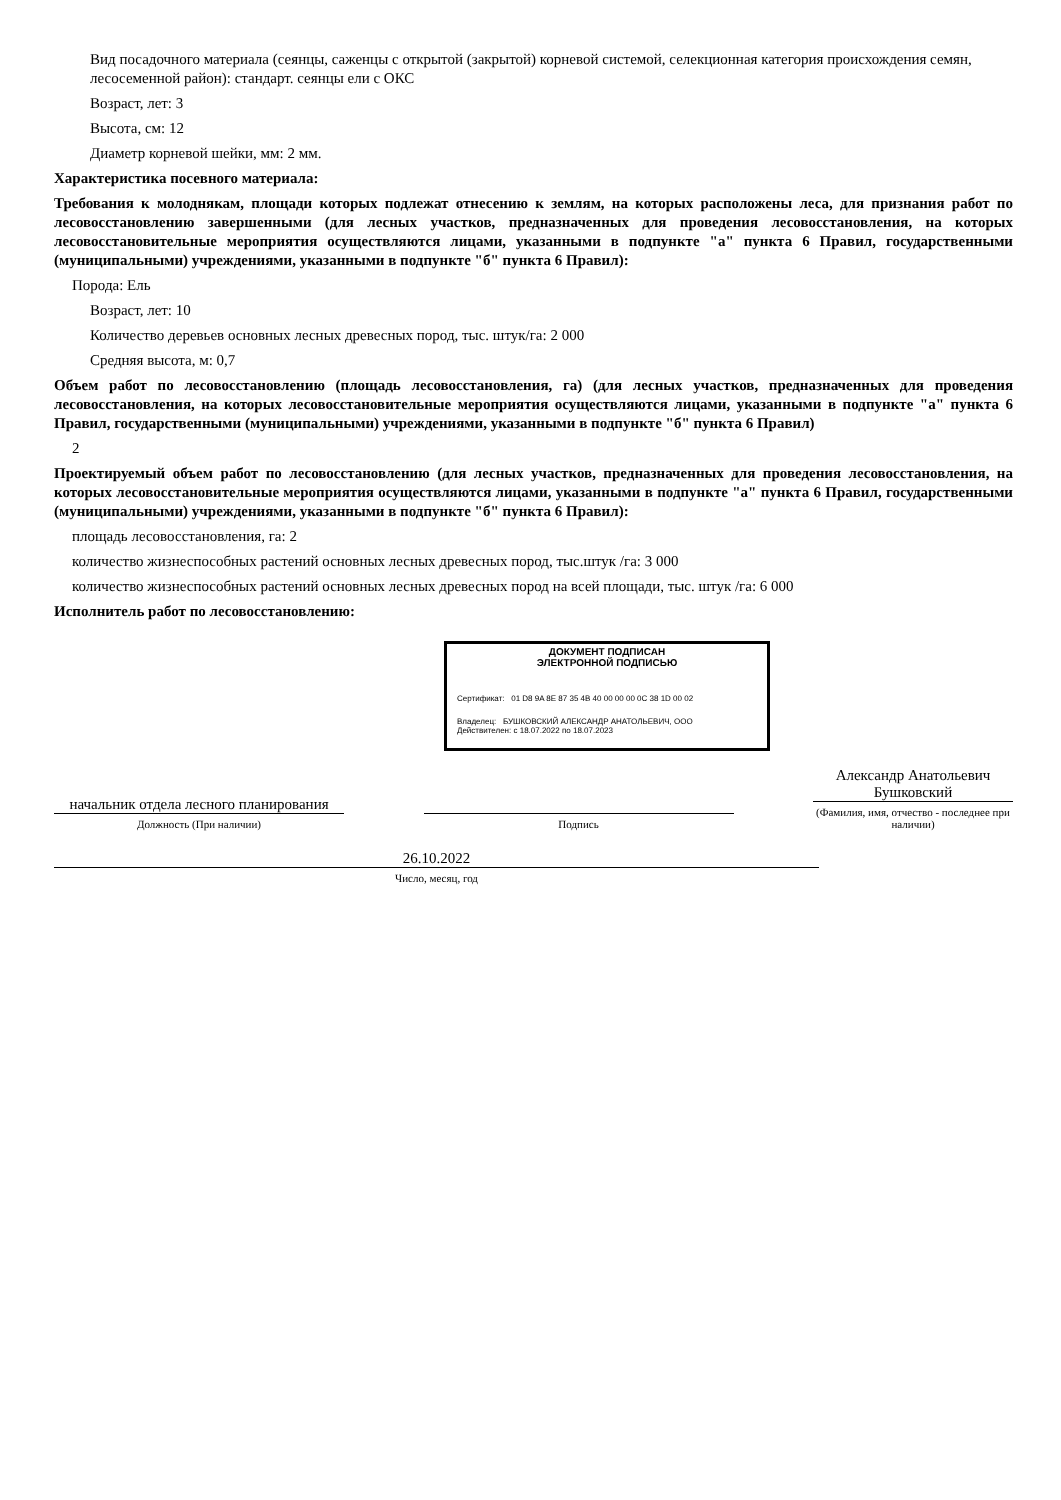Вид посадочного материала (сеянцы, саженцы с открытой (закрытой) корневой системой, селекционная категория происхождения семян, лесосеменной район): стандарт. сеянцы ели с ОКС
Возраст, лет: 3
Высота, см: 12
Диаметр корневой шейки, мм: 2 мм.
Характеристика посевного материала:
Требования к молоднякам, площади которых подлежат отнесению к землям, на которых расположены леса, для признания работ по лесовосстановлению завершенными (для лесных участков, предназначенных для проведения лесовосстановления, на которых лесовосстановительные мероприятия осуществляются лицами, указанными в подпункте "а" пункта 6 Правил, государственными (муниципальными) учреждениями, указанными в подпункте "б" пункта 6 Правил):
Порода: Ель
Возраст, лет: 10
Количество деревьев основных лесных древесных пород, тыс. штук/га: 2 000
Средняя высота, м: 0,7
Объем работ по лесовосстановлению (площадь лесовосстановления, га) (для лесных участков, предназначенных для проведения лесовосстановления, на которых лесовосстановительные мероприятия осуществляются лицами, указанными в подпункте "а" пункта 6 Правил, государственными (муниципальными) учреждениями, указанными в подпункте "б" пункта 6 Правил)
2
Проектируемый объем работ по лесовосстановлению (для лесных участков, предназначенных для проведения лесовосстановления, на которых лесовосстановительные мероприятия осуществляются лицами, указанными в подпункте "а" пункта 6 Правил, государственными (муниципальными) учреждениями, указанными в подпункте "б" пункта 6 Правил):
площадь лесовосстановления, га: 2
количество жизнеспособных растений основных лесных древесных пород, тыс.штук /га: 3 000
количество жизнеспособных растений основных лесных древесных пород на всей площади, тыс. штук /га: 6 000
Исполнитель работ по лесовосстановлению:
ДОКУМЕНТ ПОДПИСАН
ЭЛЕКТРОННОЙ ПОДПИСЬЮ
Сертификат: 01 D8 9A 8E 87 35 4B 40 00 00 00 0C 38 1D 00 02
Владелец: БУШКОВСКИЙ АЛЕКСАНДР АНАТОЛЬЕВИЧ, ООО
Действителен: с 18.07.2022 по 18.07.2023
начальник отдела лесного планирования
Должность (При наличии)
Подпись
Александр Анатольевич Бушковский
(Фамилия, имя, отчество - последнее при наличии)
26.10.2022
Число, месяц, год